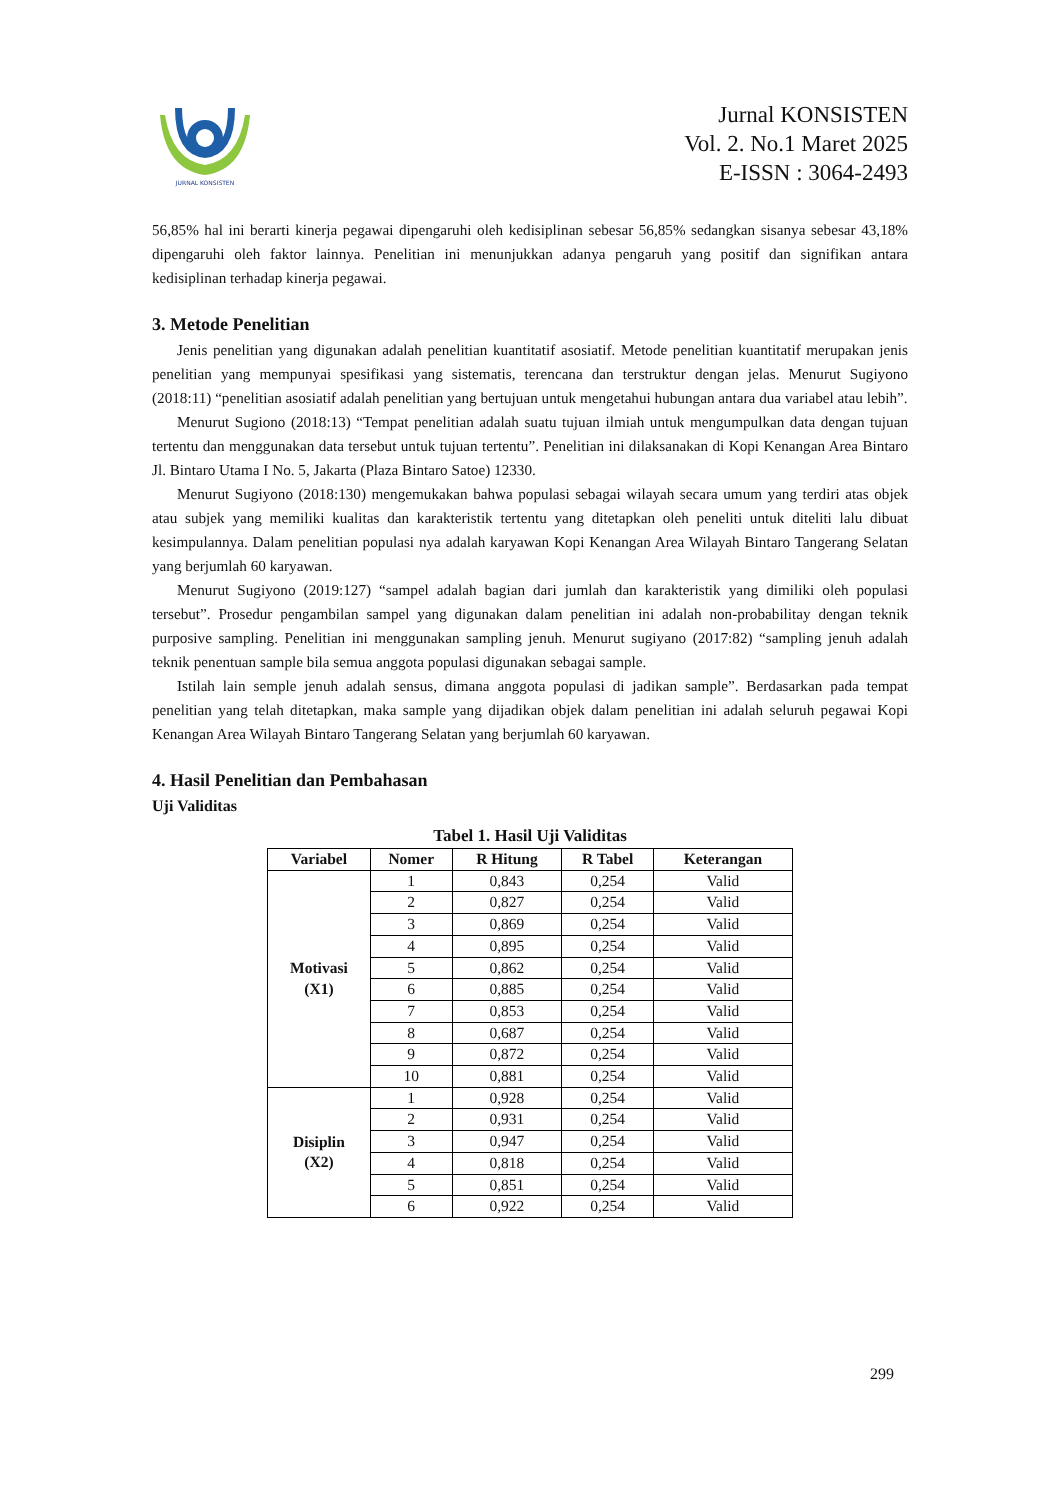JURNAL KONSISTEN
Jurnal KONSISTEN
Vol. 2. No.1 Maret 2025
E-ISSN : 3064-2493
56,85% hal ini berarti kinerja pegawai dipengaruhi oleh kedisiplinan sebesar 56,85% sedangkan sisanya sebesar 43,18% dipengaruhi oleh faktor lainnya. Penelitian ini menunjukkan adanya pengaruh yang positif dan signifikan antara kedisiplinan terhadap kinerja pegawai.
3. Metode Penelitian
Jenis penelitian yang digunakan adalah penelitian kuantitatif asosiatif. Metode penelitian kuantitatif merupakan jenis penelitian yang mempunyai spesifikasi yang sistematis, terencana dan terstruktur dengan jelas. Menurut Sugiyono (2018:11) “penelitian asosiatif adalah penelitian yang bertujuan untuk mengetahui hubungan antara dua variabel atau lebih”.
Menurut Sugiono (2018:13) “Tempat penelitian adalah suatu tujuan ilmiah untuk mengumpulkan data dengan tujuan tertentu dan menggunakan data tersebut untuk tujuan tertentu”. Penelitian ini dilaksanakan di Kopi Kenangan Area Bintaro Jl. Bintaro Utama I No. 5, Jakarta (Plaza Bintaro Satoe) 12330.
Menurut Sugiyono (2018:130) mengemukakan bahwa populasi sebagai wilayah secara umum yang terdiri atas objek atau subjek yang memiliki kualitas dan karakteristik tertentu yang ditetapkan oleh peneliti untuk diteliti lalu dibuat kesimpulannya. Dalam penelitian populasi nya adalah karyawan Kopi Kenangan Area Wilayah Bintaro Tangerang Selatan yang berjumlah 60 karyawan.
Menurut Sugiyono (2019:127) “sampel adalah bagian dari jumlah dan karakteristik yang dimiliki oleh populasi tersebut”. Prosedur pengambilan sampel yang digunakan dalam penelitian ini adalah non-probabilitay dengan teknik purposive sampling. Penelitian ini menggunakan sampling jenuh. Menurut sugiyano (2017:82) “sampling jenuh adalah teknik penentuan sample bila semua anggota populasi digunakan sebagai sample.
Istilah lain semple jenuh adalah sensus, dimana anggota populasi di jadikan sample”. Berdasarkan pada tempat penelitian yang telah ditetapkan, maka sample yang dijadikan objek dalam penelitian ini adalah seluruh pegawai Kopi Kenangan Area Wilayah Bintaro Tangerang Selatan yang berjumlah 60 karyawan.
4. Hasil Penelitian dan Pembahasan
Uji Validitas
Tabel 1. Hasil Uji Validitas
| Variabel | Nomer | R Hitung | R Tabel | Keterangan |
| --- | --- | --- | --- | --- |
| Motivasi (X1) | 1 | 0,843 | 0,254 | Valid |
| | 2 | 0,827 | 0,254 | Valid |
| | 3 | 0,869 | 0,254 | Valid |
| | 4 | 0,895 | 0,254 | Valid |
| | 5 | 0,862 | 0,254 | Valid |
| | 6 | 0,885 | 0,254 | Valid |
| | 7 | 0,853 | 0,254 | Valid |
| | 8 | 0,687 | 0,254 | Valid |
| | 9 | 0,872 | 0,254 | Valid |
| | 10 | 0,881 | 0,254 | Valid |
| Disiplin (X2) | 1 | 0,928 | 0,254 | Valid |
| | 2 | 0,931 | 0,254 | Valid |
| | 3 | 0,947 | 0,254 | Valid |
| | 4 | 0,818 | 0,254 | Valid |
| | 5 | 0,851 | 0,254 | Valid |
| | 6 | 0,922 | 0,254 | Valid |
299